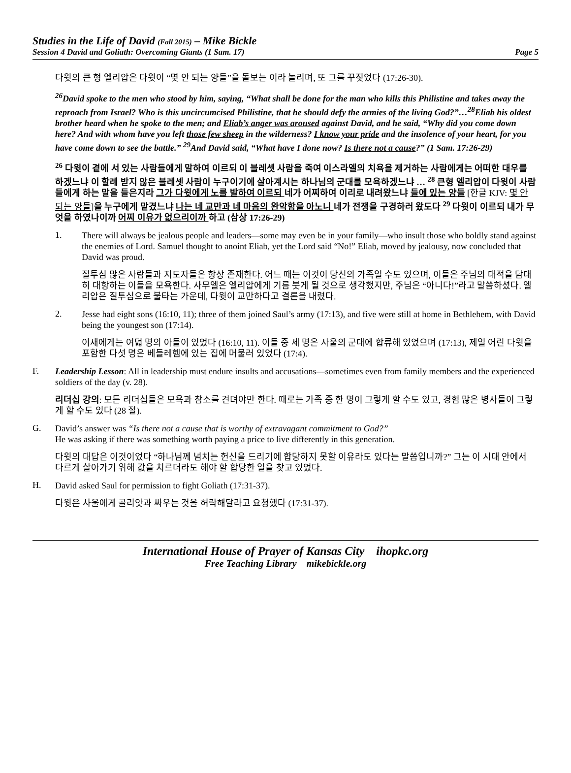Studies in the Life of David (Fall 2015) – Mike Bickle
Session 4 David and Goliath: Overcoming Giants (1 Sam. 17) Page 5
다윗의 큰 형 엘리압은 다윗이 “몇 안 되는 양들”을 돌보는 이라 놀리며, 또 그를 꾸짖었다 (17:26-30).
<sup>26</sup> David spoke to the men who stood by him, saying, “What shall be done for the man who kills this Philistine and takes away the reproach from Israel? Who is this uncircumcised Philistine, that he should defy the armies of the living God?”…<sup>28</sup>Eliab his oldest brother heard when he spoke to the men; and Eliab’s anger was aroused against David, and he said, “Why did you come down here? And with whom have you left those few sheep in the wilderness? I know your pride and the insolence of your heart, for you have come down to see the battle.” <sup>29</sup>And David said, “What have I done now? Is there not a cause?” (1 Sam. 17:26-29)
<sup>26</sup> 다윗이 곁에 서 있는 사람들에게 말하여 이르되 이 블레셋 사람을 죽여 이스라엘의 치욕을 제거하는 사람에게는 어떠한 대우를 하겠느냐 이 할례 받지 않은 블레셋 사람이 누구이기에 살아계시는 하나님의 군대를 모욕하겠느냐 … <sup>28</sup> 큰형 엘리압이 다윗이 사람들에게 하는 말을 들은지라 그가 다윗에게 노를 발하여 이르되 네가 어찌하여 이리로 내려왔느냐 들에 있는 양들 [한글 KJV: 몇 안 되는 양들] 을 누구에게 맡겼느냐 나는 네 교만과 네 마음의 완악함을 아노니 네가 전쟁을 구경하러 왔도다 <sup>29</sup> 다윗이 이르되 내가 무엇을 하였나이까 어찌 이유가 없으리이까 하고 (삼상 17:26-29)
1.
There will always be jealous people and leaders—some may even be in your family—who insult those who boldly stand against the enemies of Lord. Samuel thought to anoint Eliab, yet the Lord said “No!” Eliab, moved by jealousy, now concluded that David was proud.
질투심 많은 사람들과 지도자들은 항상 존재한다. 어느 때는 이것이 당신의 가족일 수도 있으며, 이들은 주님의 대적을 담대히 대항하는 이들을 모욕한다. 사무엘은 엘리압에게 기름 붓게 될 것으로 생각했지만, 주님은 “아니다!”라고 말씀하셨다. 엘리압은 질투심으로 불타는 가운데, 다윗이 교만하다고 결론을 내렸다.
2.
Jesse had eight sons (16:10, 11); three of them joined Saul’s army (17:13), and five were still at home in Bethlehem, with David being the youngest son (17:14).
이새에게는 여덟 명의 아들이 있었다 (16:10, 11). 이들 중 세 명은 사울의 군대에 합류해 있었으며 (17:13), 제일 어린 다윗을 포함한 다섯 명은 베들레헴에 있는 집에 머물러 있었다 (17:4).
F.
Leadership Lesson: All in leadership must endure insults and accusations—sometimes even from family members and the experienced soldiers of the day (v. 28).
리더십 강의: 모든 리더십들은 모욕과 참소를 견뎌야만 한다. 때로는 가족 중 한 명이 그렇게 할 수도 있고, 경험 많은 병사들이 그렇게 할 수도 있다 (28 절).
G.
David’s answer was “Is there not a cause that is worthy of extravagant commitment to God?”
He was asking if there was something worth paying a price to live differently in this generation.
다윗의 대답은 이것이었다 “하나님께 넘치는 헌신을 드리기에 합당하지 못할 이유라도 있다는 말씀입니까?” 그는 이 시대 안에서 다르게 살아가기 위해 값을 치르더라도 해야 할 합당한 일을 찾고 있었다.
H.
David asked Saul for permission to fight Goliath (17:31-37).
다윗은 사울에게 골리앗과 싸우는 것을 허락해달라고 요청했다 (17:31-37).
International House of Prayer of Kansas City ihopkc.org
Free Teaching Library mikebickle.org